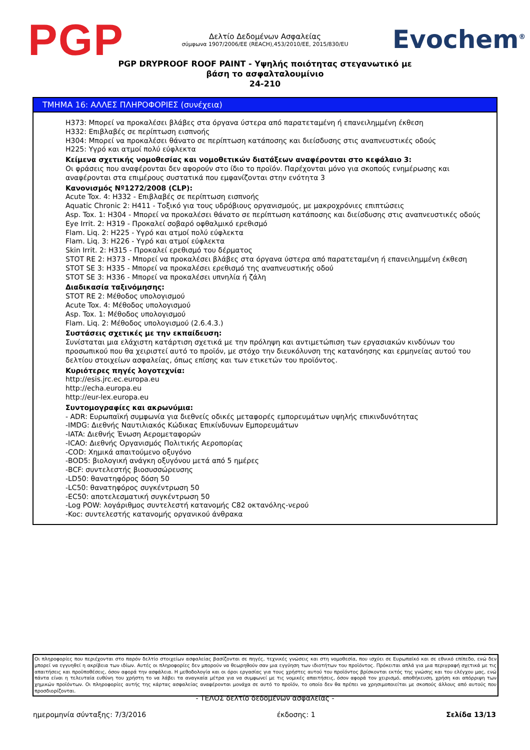PGP
Δελτίο Δεδομένων Ασφαλείας
σύμφωνα 1907/2006/ΕΕ (REACH),453/2010/ΕΕ, 2015/830/EU
Evochem<sup>®</sup>
PGP DRYPROOF ROOF PAINT - Υψηλής ποιότητας στεγανωτικό με
βάση το ασφαλταλουμίνιο
24-210
ΤΜΗΜΑ 16: ΑΛΛΕΣ ΠΛΗΡΟΦΟΡΙΕΣ (συνέχεια)
H373: Μπορεί να προκαλέσει βλάβες στα όργανα ύστερα από παρατεταμένη ή επανειλημμένη έκθεση
H332: Επιβλαβές σε περίπτωση εισπνοής
H304: Μπορεί να προκαλέσει θάνατο σε περίπτωση κατάποσης και διείσδυσης στις αναπνευστικές οδούς
H225: Υγρό και ατμοί πολύ εύφλεκτα
Κείμενα σχετικής νομοθεσίας και νομοθετικών διατάξεων αναφέρονται στο κεφάλαιο 3:
Οι φράσεις που αναφέρονται δεν αφορούν στο ίδιο το προϊόν. Παρέχονται μόνο για σκοπούς ενημέρωσης και αναφέρονται στα επιμέρους συστατικά που εμφανίζονται στην ενότητα 3
Κανονισμός Nº1272/2008 (CLP):
Acute Tox. 4: H332 - Επιβλαβές σε περίπτωση εισπνοής
Aquatic Chronic 2: H411 - Τοξικό για τους υδρόβιους οργανισμούς, με μακροχρόνιες επιπτώσεις
Asp. Tox. 1: H304 - Μπορεί να προκαλέσει θάνατο σε περίπτωση κατάποσης και διείσδυσης στις αναπνευστικές οδούς
Eye Irrit. 2: H319 - Προκαλεί σοβαρό οφθαλμικό ερεθισμό
Flam. Liq. 2: H225 - Υγρό και ατμοί πολύ εύφλεκτα
Flam. Liq. 3: H226 - Υγρό και ατμοί εύφλεκτα
Skin Irrit. 2: H315 - Προκαλεί ερεθισμό του δέρματος
STOT RE 2: H373 - Μπορεί να προκαλέσει βλάβες στα όργανα ύστερα από παρατεταμένη ή επανειλημμένη έκθεση
STOT SE 3: H335 - Μπορεί να προκαλέσει ερεθισμό της αναπνευστικής οδού
STOT SE 3: H336 - Μπορεί να προκαλέσει υπνηλία ή ζάλη
Διαδικασία ταξινόμησης:
STOT RE 2: Μέθοδος υπολογισμού
Acute Tox. 4: Μέθοδος υπολογισμού
Asp. Tox. 1: Μέθοδος υπολογισμού
Flam. Liq. 2: Μέθοδος υπολογισμού (2.6.4.3.)
Συστάσεις σχετικές με την εκπαίδευση:
Συνίσταται μια ελάχιστη κατάρτιση σχετικά με την πρόληψη και αντιμετώπιση των εργασιακών κινδύνων του προσωπικού που θα χειριστεί αυτό το προϊόν, με στόχο την διευκόλυνση της κατανόησης και ερμηνείας αυτού του δελτίου στοιχείων ασφαλείας, όπως επίσης και των ετικετών του προϊόντος.
Κυριότερες πηγές λογοτεχνία:
http://esis.jrc.ec.europa.eu
http://echa.europa.eu
http://eur-lex.europa.eu
Συντομογραφίες και ακρωνύμια:
- ADR: Ευρωπαϊκή συμφωνία για διεθνείς οδικές μεταφορές εμπορευμάτων υψηλής επικινδυνότητας
-IMDG: Διεθνής Ναυτιλιακός Κώδικας Επικίνδυνων Εμπορευμάτων
-IATA: Διεθνής Ένωση Αερομεταφορών
-ICAO: Διεθνής Οργανισμός Πολιτικής Αεροπορίας
-COD: Χημικά απαιτούμενο οξυγόνο
-BOD5: βιολογική ανάγκη οξυγόνου μετά από 5 ημέρες
-BCF: συντελεστής βιοσυσσώρευσης
-LD50: θανατηφόρος δόση 50
-LC50: θανατηφόρος συγκέντρωση 50
-EC50: αποτελεσματική συγκέντρωση 50
-Log POW: λογάριθμος συντελεστή κατανομής C82 οκτανόλης-νερού
-Koc: συντελεστής κατανομής οργανικού άνθρακα
Οι πληροφορίες που περιέχονται στο παρόν δελτίο στοιχείων ασφαλείας βασίζονται σε πηγές, τεχνικές γνώσεις και στη νομοθεσία, που ισχύει σε Ευρωπαϊκό και σε εθνικό επίπεδο, ενώ δεν μπορεί να εγγυηθεί η ακρίβεια των ιδίων. Αυτές οι πληροφορίες δεν μπορούν να θεωρηθούν σαν μια εγγύηση των ιδιοτήτων του προϊόντος. Πρόκειται απλά για μια περιγραφή σχετικά με τις απαιτήσεις και προϋποθέσεις, όσον αφορά την ασφάλεια. Η μεθοδολογία και οι όροι εργασίας για τους χρήστες αυτού του προϊόντος βρίσκονται εκτός της γνώσης και του ελέγχου μας, ενώ πάντα είναι η τελευταία ευθύνη του χρήστη το να λάβει τα αναγκαία μέτρα για να συμφωνεί με τις νομικές απαιτήσεις, όσον αφορά τον χειρισμό, αποθήκευση, χρήση και απόρριψη των χημικών προϊόντων. Οι πληροφορίες αυτής της κάρτας ασφαλείας αναφέρονται μονάχα σε αυτό το προϊόν, το οποίο δεν θα πρέπει να χρησιμοποιείται με σκοπούς άλλους από αυτούς που προσδιορίζονται.
- ΤΕΛΟΣ δελτίο δεδομένων ασφαλείας -
ημερομηνία σύνταξης: 7/3/2016 έκδοσης: 1 Σελίδα 13/13